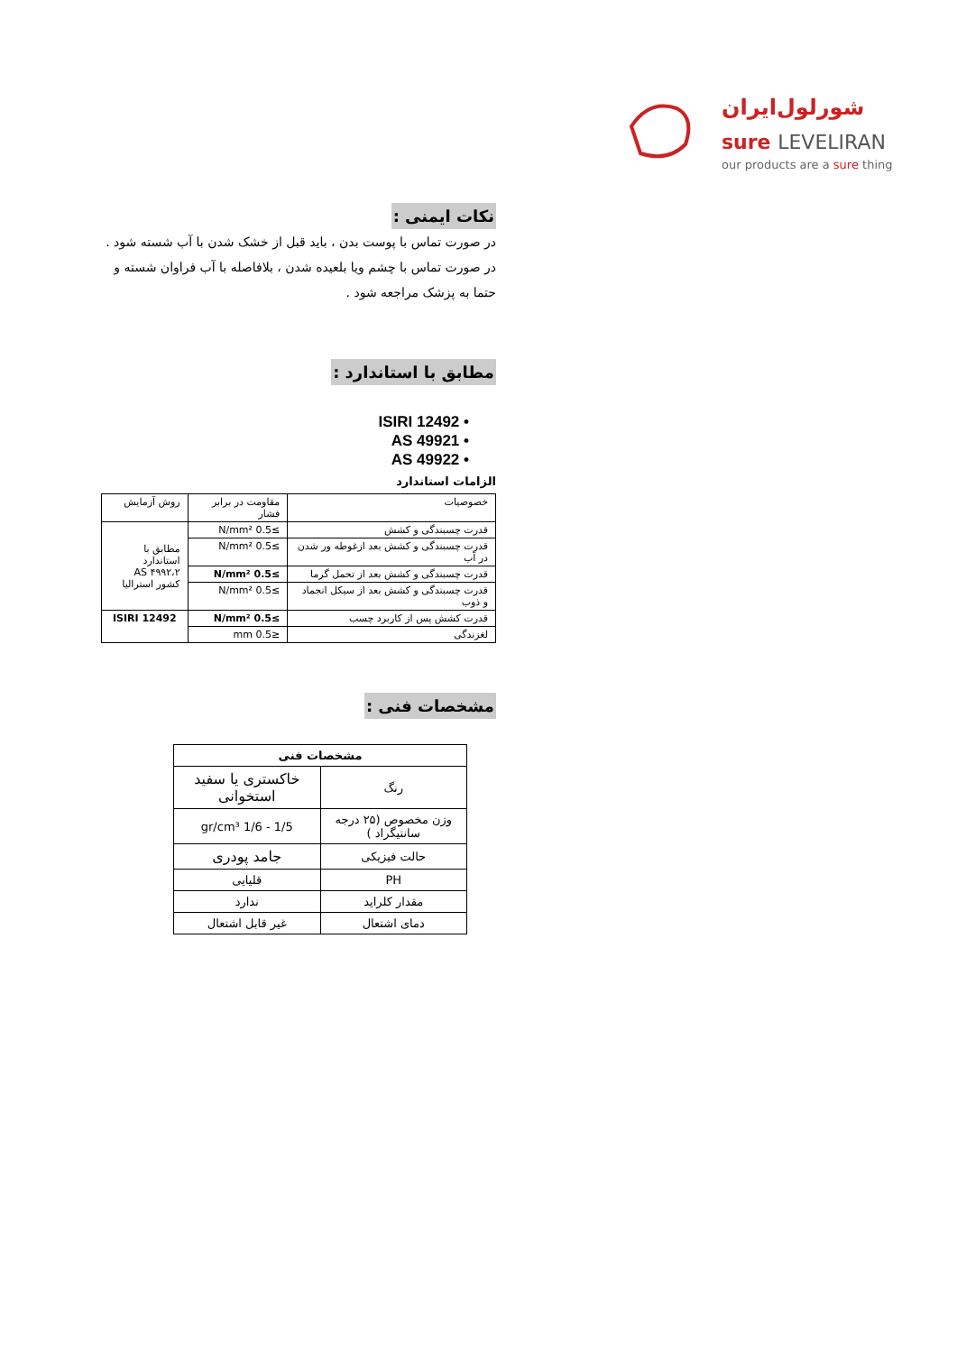شورلول‌ایران
sure LEVELIRAN
our products are a sure thing
نکات ایمنی :
در صورت تماس با پوست بدن ، باید قبل از خشک شدن با آب شسته شود .
در صورت تماس با چشم ویا بلعیده شدن ، بلافاصله با آب فراوان شسته و حتما به پزشک مراجعه شود .
مطابق با استاندارد :
ISIRI 12492 •
AS 49921 •
AS 49922 •
الزامات استاندارد
| خصوصیات | مقاومت در برابر فشار | روش آزمایش |
| قدرت چسبندگی و کشش | ≥0.5 N/mm² | مطابق با استاندارد AS ۴۹۹۲،۲ کشور استرالیا |
| قدرت چسبندگی و کشش بعد ازغوطه ور شدن در آب | ≥0.5 N/mm² | |
| قدرت چسبندگی و کشش بعد از تحمل گرما | ≥0.5 N/mm² | |
| قدرت چسبندگی و کشش بعد از سیکل انجماد و ذوب | ≥0.5 N/mm² | |
| قدرت کشش پس از کاربرد چسب | ≥0.5 N/mm² | ISIRI 12492 |
| لغزندگی | ≤0.5 mm | |
مشخصات فنی :
| مشخصات فنی | |
| رنگ | خاکستری یا سفید استخوانی |
| وزن مخصوص (۲۵ درجه سانتیگراد ) | 1/5 - 1/6 gr/cm³ |
| حالت فیزیکی | جامد پودری |
| PH | قلیایی |
| مقدار کلراید | ندارد |
| دمای اشتعال | غیر قابل اشتعال |